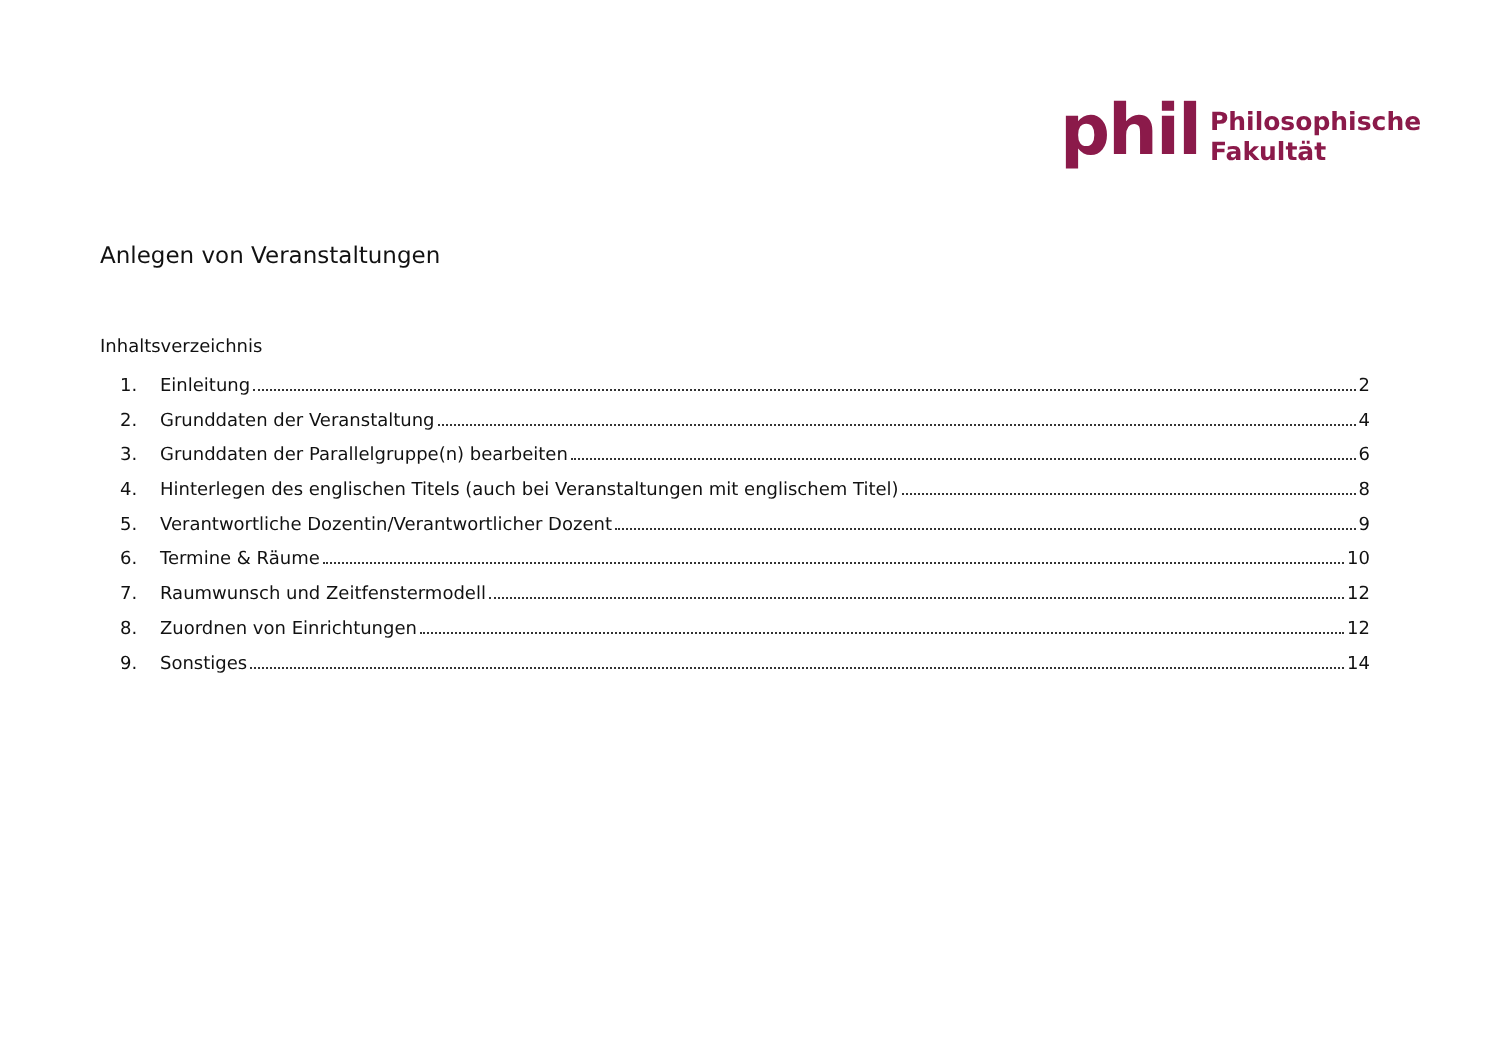phil
Philosophische
Fakultät
Anlegen von Veranstaltungen
Inhaltsverzeichnis
1. Einleitung 2
2. Grunddaten der Veranstaltung 4
3. Grunddaten der Parallelgruppe(n) bearbeiten 6
4. Hinterlegen des englischen Titels (auch bei Veranstaltungen mit englischem Titel) 8
5. Verantwortliche Dozentin/Verantwortlicher Dozent 9
6. Termine & Räume 10
7. Raumwunsch und Zeitfenstermodell 12
8. Zuordnen von Einrichtungen 12
9. Sonstiges 14